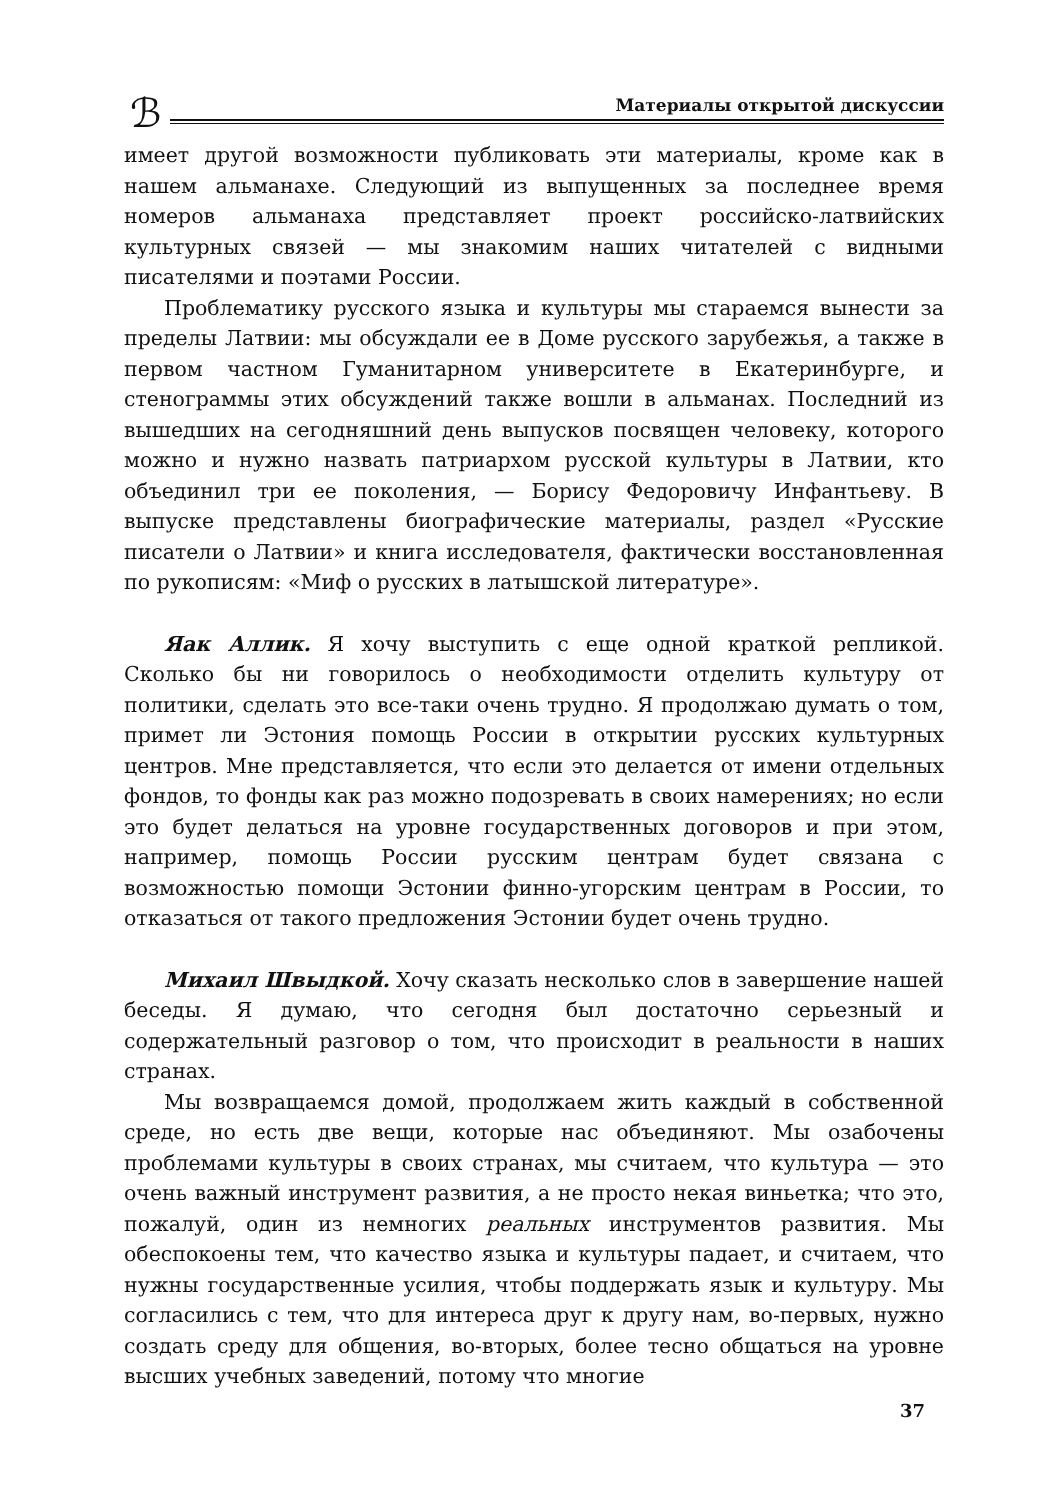ℬ
Материалы открытой дискуссии
имеет другой возможности публиковать эти материалы, кроме как в нашем альманахе. Следующий из выпущенных за последнее время номеров альманаха представляет проект российско-латвийских культурных связей — мы знакомим наших читателей с видными писателями и поэтами России.
Проблематику русского языка и культуры мы стараемся вынести за пределы Латвии: мы обсуждали ее в Доме русского зарубежья, а также в первом частном Гуманитарном университете в Екатеринбурге, и стенограммы этих обсуждений также вошли в альманах. Последний из вышедших на сегодняшний день выпусков посвящен человеку, которого можно и нужно назвать патриархом русской культуры в Латвии, кто объединил три ее поколения, — Борису Федоровичу Инфантьеву. В выпуске представлены биографические материалы, раздел «Русские писатели о Латвии» и книга исследователя, фактически восстановленная по рукописям: «Миф о русских в латышской литературе».
Яак Аллик. Я хочу выступить с еще одной краткой репликой. Сколько бы ни говорилось о необходимости отделить культуру от политики, сделать это все-таки очень трудно. Я продолжаю думать о том, примет ли Эстония помощь России в открытии русских культурных центров. Мне представляется, что если это делается от имени отдельных фондов, то фонды как раз можно подозревать в своих намерениях; но если это будет делаться на уровне государственных договоров и при этом, например, помощь России русским центрам будет связана с возможностью помощи Эстонии финно-угорским центрам в России, то отказаться от такого предложения Эстонии будет очень трудно.
Михаил Швыдкой. Хочу сказать несколько слов в завершение нашей беседы. Я думаю, что сегодня был достаточно серьезный и содержательный разговор о том, что происходит в реальности в наших странах.
Мы возвращаемся домой, продолжаем жить каждый в собственной среде, но есть две вещи, которые нас объединяют. Мы озабочены проблемами культуры в своих странах, мы считаем, что культура — это очень важный инструмент развития, а не просто некая виньетка; что это, пожалуй, один из немногих реальных инструментов развития. Мы обеспокоены тем, что качество языка и культуры падает, и считаем, что нужны государственные усилия, чтобы поддержать язык и культуру. Мы согласились с тем, что для интереса друг к другу нам, во-первых, нужно создать среду для общения, во-вторых, более тесно общаться на уровне высших учебных заведений, потому что многие
37